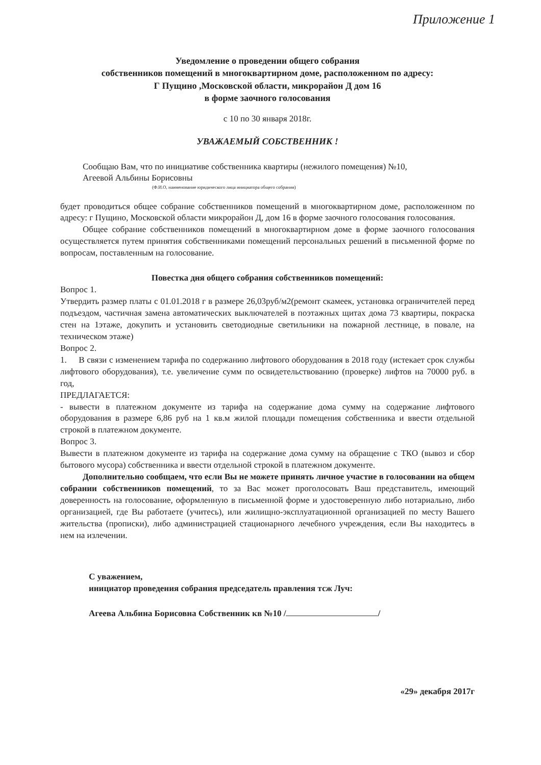Приложение 1
Уведомление о проведении общего собрания
собственников помещений в многоквартирном доме, расположенном по адресу:
Г Пущино ,Московской области, микрорайон Д дом 16
в форме заочного голосования
с 10 по 30 января 2018г.
УВАЖАЕМЫЙ СОБСТВЕННИК !
Сообщаю Вам, что по инициативе собственника квартиры (нежилого помещения) №10,
Агеевой Альбины Борисовны
(Ф.И.О, наименование юридического лица инициатора общего собрания)
будет проводиться общее собрание собственников помещений в многоквартирном доме, расположенном по адресу: г Пущино, Московской области микрорайон Д, дом 16 в форме заочного голосования голосования.
Общее собрание собственников помещений в многоквартирном доме в форме заочного голосования осуществляется путем принятия собственниками помещений персональных решений в письменной форме по вопросам, поставленным на голосование.
Повестка дня общего собрания собственников помещений:
Вопрос 1.
Утвердить размер платы с 01.01.2018 г в размере 26,03руб/м2(ремонт скамеек, установка ограничителей перед подъездом, частичная замена автоматических выключателей в поэтажных щитах дома 73 квартиры, покраска стен на 1этаже, докупить и установить светодиодные светильники на пожарной лестнице, в повале, на техническом этаже)
Вопрос 2.
1. В связи с изменением тарифа по содержанию лифтового оборудования в 2018 году (истекает срок службы лифтового оборудования), т.е. увеличение сумм по освидетельствованию (проверке) лифтов на 70000 руб. в год,
ПРЕДЛАГАЕТСЯ:
- вывести в платежном документе из тарифа на содержание дома сумму на содержание лифтового оборудования в размере 6,86 руб на 1 кв.м жилой площади помещения собственника и ввести отдельной строкой в платежном документе.
Вопрос 3.
Вывести в платежном документе из тарифа на содержание дома сумму на обращение с ТКО (вывоз и сбор бытового мусора) собственника и ввести отдельной строкой в платежном документе.
Дополнительно сообщаем, что если Вы не можете принять личное участие в голосовании на общем собрании собственников помещений, то за Вас может проголосовать Ваш представитель, имеющий доверенность на голосование, оформленную в письменной форме и удостоверенную либо нотариально, либо организацией, где Вы работаете (учитесь), или жилищно-эксплуатационной организацией по месту Вашего жительства (прописки), либо администрацией стационарного лечебного учреждения, если Вы находитесь в нем на излечении.
С уважением,
инициатор проведения собрания председатель правления тсж Луч:
Агеева Альбина Борисовна Собственник кв №10 / /
«29» декабря 2017г